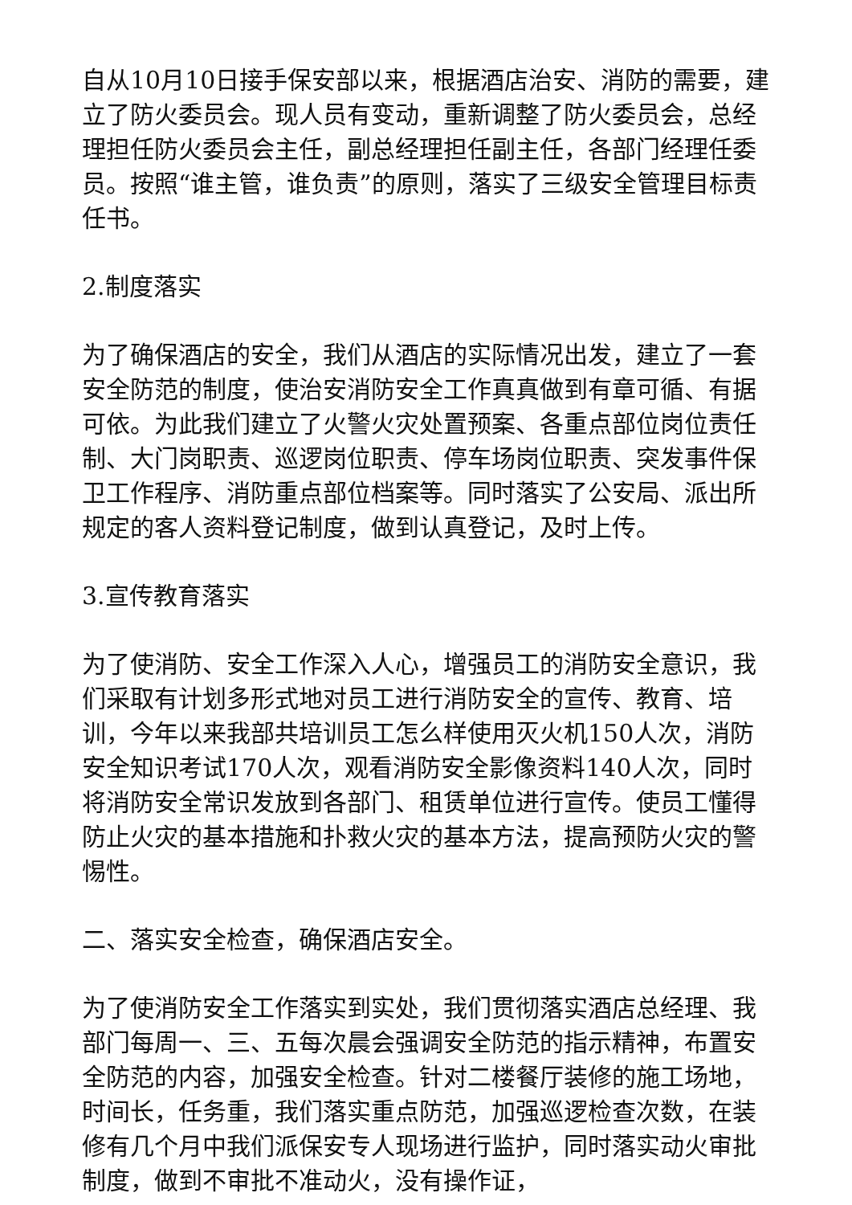自从10月10日接手保安部以来，根据酒店治安、消防的需要，建立了防火委员会。现人员有变动，重新调整了防火委员会，总经理担任防火委员会主任，副总经理担任副主任，各部门经理任委员。按照“谁主管，谁负责”的原则，落实了三级安全管理目标责任书。
2.制度落实
为了确保酒店的安全，我们从酒店的实际情况出发，建立了一套安全防范的制度，使治安消防安全工作真真做到有章可循、有据可依。为此我们建立了火警火灾处置预案、各重点部位岗位责任制、大门岗职责、巡逻岗位职责、停车场岗位职责、突发事件保卫工作程序、消防重点部位档案等。同时落实了公安局、派出所规定的客人资料登记制度，做到认真登记，及时上传。
3.宣传教育落实
为了使消防、安全工作深入人心，增强员工的消防安全意识，我们采取有计划多形式地对员工进行消防安全的宣传、教育、培训，今年以来我部共培训员工怎么样使用灭火机150人次，消防安全知识考试170人次，观看消防安全影像资料140人次，同时将消防安全常识发放到各部门、租赁单位进行宣传。使员工懂得防止火灾的基本措施和扑救火灾的基本方法，提高预防火灾的警惕性。
二、落实安全检查，确保酒店安全。
为了使消防安全工作落实到实处，我们贯彻落实酒店总经理、我部门每周一、三、五每次晨会强调安全防范的指示精神，布置安全防范的内容，加强安全检查。针对二楼餐厅装修的施工场地，时间长，任务重，我们落实重点防范，加强巡逻检查次数，在装修有几个月中我们派保安专人现场进行监护，同时落实动火审批制度，做到不审批不准动火，没有操作证，